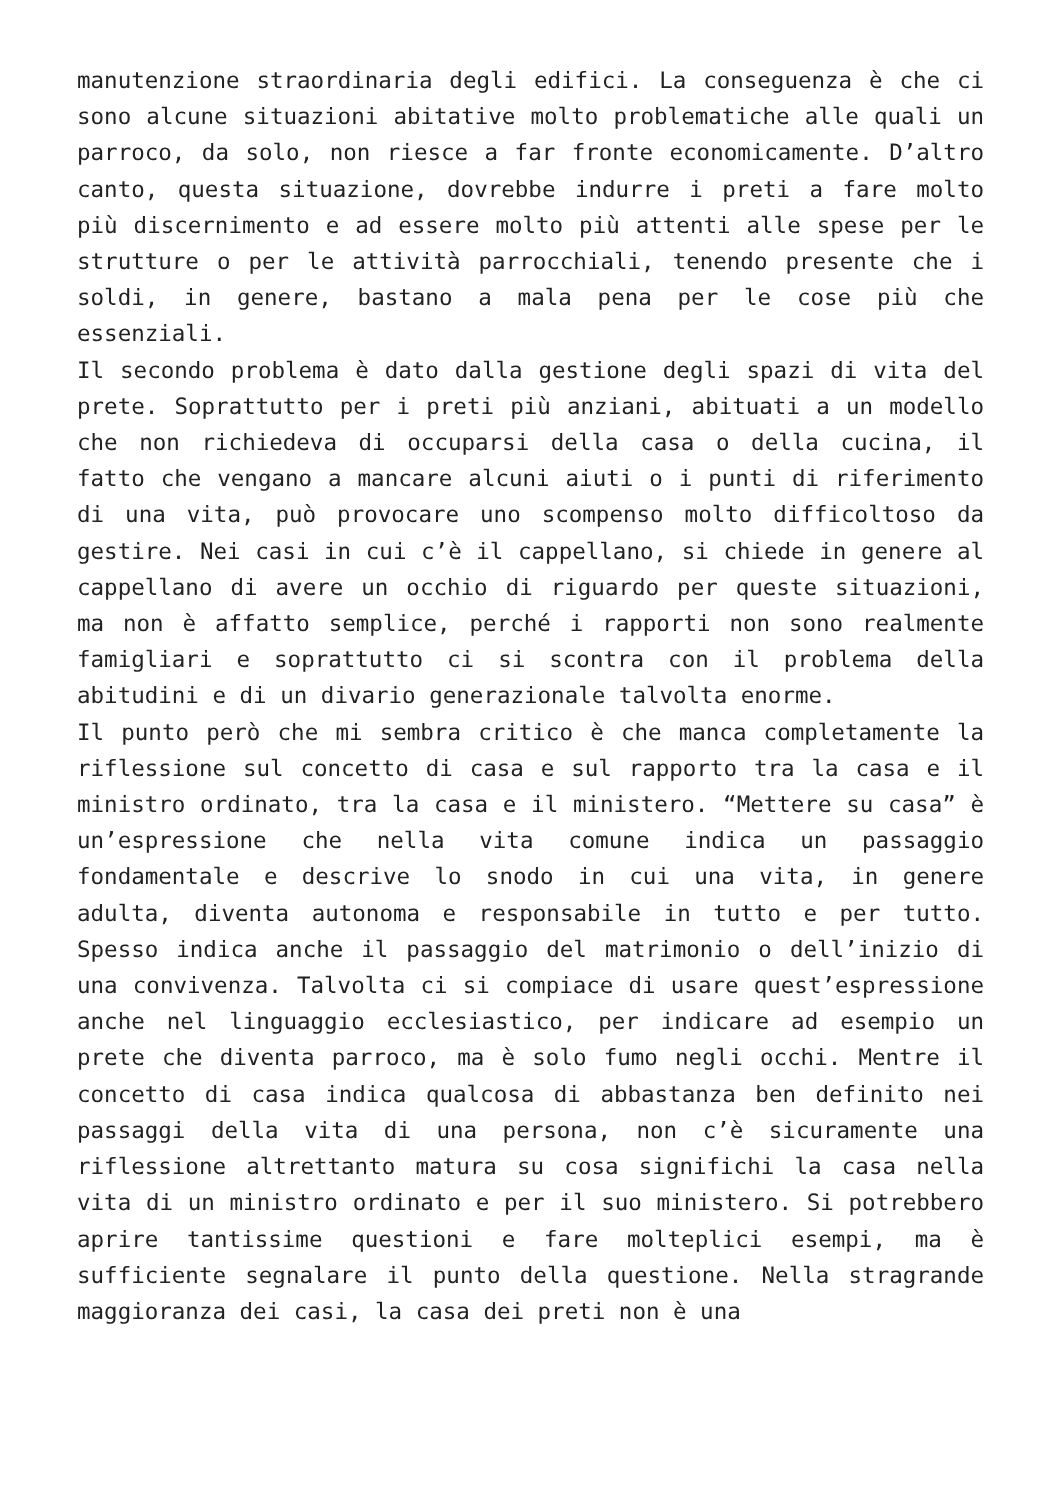manutenzione straordinaria degli edifici. La conseguenza è che ci sono alcune situazioni abitative molto problematiche alle quali un parroco, da solo, non riesce a far fronte economicamente. D’altro canto, questa situazione, dovrebbe indurre i preti a fare molto più discernimento e ad essere molto più attenti alle spese per le strutture o per le attività parrocchiali, tenendo presente che i soldi, in genere, bastano a mala pena per le cose più che essenziali.
Il secondo problema è dato dalla gestione degli spazi di vita del prete. Soprattutto per i preti più anziani, abituati a un modello che non richiedeva di occuparsi della casa o della cucina, il fatto che vengano a mancare alcuni aiuti o i punti di riferimento di una vita, può provocare uno scompenso molto difficoltoso da gestire. Nei casi in cui c’è il cappellano, si chiede in genere al cappellano di avere un occhio di riguardo per queste situazioni, ma non è affatto semplice, perché i rapporti non sono realmente famigliari e soprattutto ci si scontra con il problema della abitudini e di un divario generazionale talvolta enorme.
Il punto però che mi sembra critico è che manca completamente la riflessione sul concetto di casa e sul rapporto tra la casa e il ministro ordinato, tra la casa e il ministero. “Mettere su casa” è un’espressione che nella vita comune indica un passaggio fondamentale e descrive lo snodo in cui una vita, in genere adulta, diventa autonoma e responsabile in tutto e per tutto. Spesso indica anche il passaggio del matrimonio o dell’inizio di una convivenza. Talvolta ci si compiace di usare quest’espressione anche nel linguaggio ecclesiastico, per indicare ad esempio un prete che diventa parroco, ma è solo fumo negli occhi. Mentre il concetto di casa indica qualcosa di abbastanza ben definito nei passaggi della vita di una persona, non c’è sicuramente una riflessione altrettanto matura su cosa significhi la casa nella vita di un ministro ordinato e per il suo ministero. Si potrebbero aprire tantissime questioni e fare molteplici esempi, ma è sufficiente segnalare il punto della questione. Nella stragrande maggioranza dei casi, la casa dei preti non è una